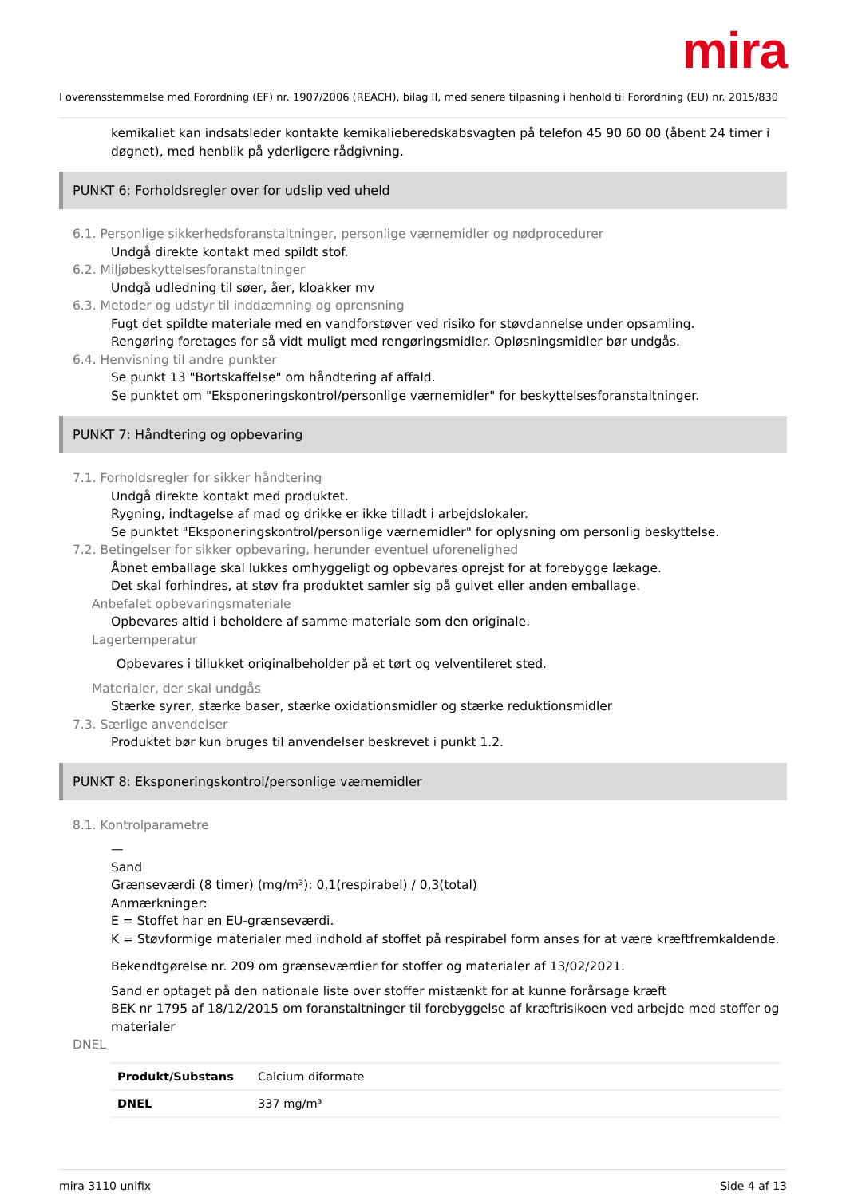mira
I overensstemmelse med Forordning (EF) nr. 1907/2006 (REACH), bilag II, med senere tilpasning i henhold til Forordning (EU) nr. 2015/830
kemikaliet kan indsatsleder kontakte kemikalieberedskabsvagten på telefon 45 90 60 00 (åbent 24 timer i døgnet), med henblik på yderligere rådgivning.
PUNKT 6: Forholdsregler over for udslip ved uheld
6.1. Personlige sikkerhedsforanstaltninger, personlige værnemidler og nødprocedurer
Undgå direkte kontakt med spildt stof.
6.2. Miljøbeskyttelsesforanstaltninger
Undgå udledning til søer, åer, kloakker mv
6.3. Metoder og udstyr til inddæmning og oprensning
Fugt det spildte materiale med en vandforstøver ved risiko for støvdannelse under opsamling.
Rengøring foretages for så vidt muligt med rengøringsmidler. Opløsningsmidler bør undgås.
6.4. Henvisning til andre punkter
Se punkt 13 "Bortskaffelse" om håndtering af affald.
Se punktet om "Eksponeringskontrol/personlige værnemidler" for beskyttelsesforanstaltninger.
PUNKT 7: Håndtering og opbevaring
7.1. Forholdsregler for sikker håndtering
Undgå direkte kontakt med produktet.
Rygning, indtagelse af mad og drikke er ikke tilladt i arbejdslokaler.
Se punktet "Eksponeringskontrol/personlige værnemidler" for oplysning om personlig beskyttelse.
7.2. Betingelser for sikker opbevaring, herunder eventuel uforenelighed
Åbnet emballage skal lukkes omhyggeligt og opbevares oprejst for at forebygge lækage.
Det skal forhindres, at støv fra produktet samler sig på gulvet eller anden emballage.
Anbefalet opbevaringsmateriale
Opbevares altid i beholdere af samme materiale som den originale.
Lagertemperatur
Opbevares i tillukket originalbeholder på et tørt og velventileret sted.
Materialer, der skal undgås
Stærke syrer, stærke baser, stærke oxidationsmidler og stærke reduktionsmidler
7.3. Særlige anvendelser
Produktet bør kun bruges til anvendelser beskrevet i punkt 1.2.
PUNKT 8: Eksponeringskontrol/personlige værnemidler
8.1. Kontrolparametre
—
Sand
Grænseværdi (8 timer) (mg/m³): 0,1(respirabel) / 0,3(total)
Anmærkninger:
E = Stoffet har en EU-grænseværdi.
K = Støvformige materialer med indhold af stoffet på respirabel form anses for at være kræftfremkaldende.
Bekendtgørelse nr. 209 om grænseværdier for stoffer og materialer af 13/02/2021.
Sand er optaget på den nationale liste over stoffer mistænkt for at kunne forårsage kræft
BEK nr 1795 af 18/12/2015 om foranstaltninger til forebyggelse af kræftrisikoen ved arbejde med stoffer og materialer
DNEL
| Produkt/Substans | Calcium diformate |
| DNEL | 337 mg/m³ |
mira 3110 unifix Side 4 af 13